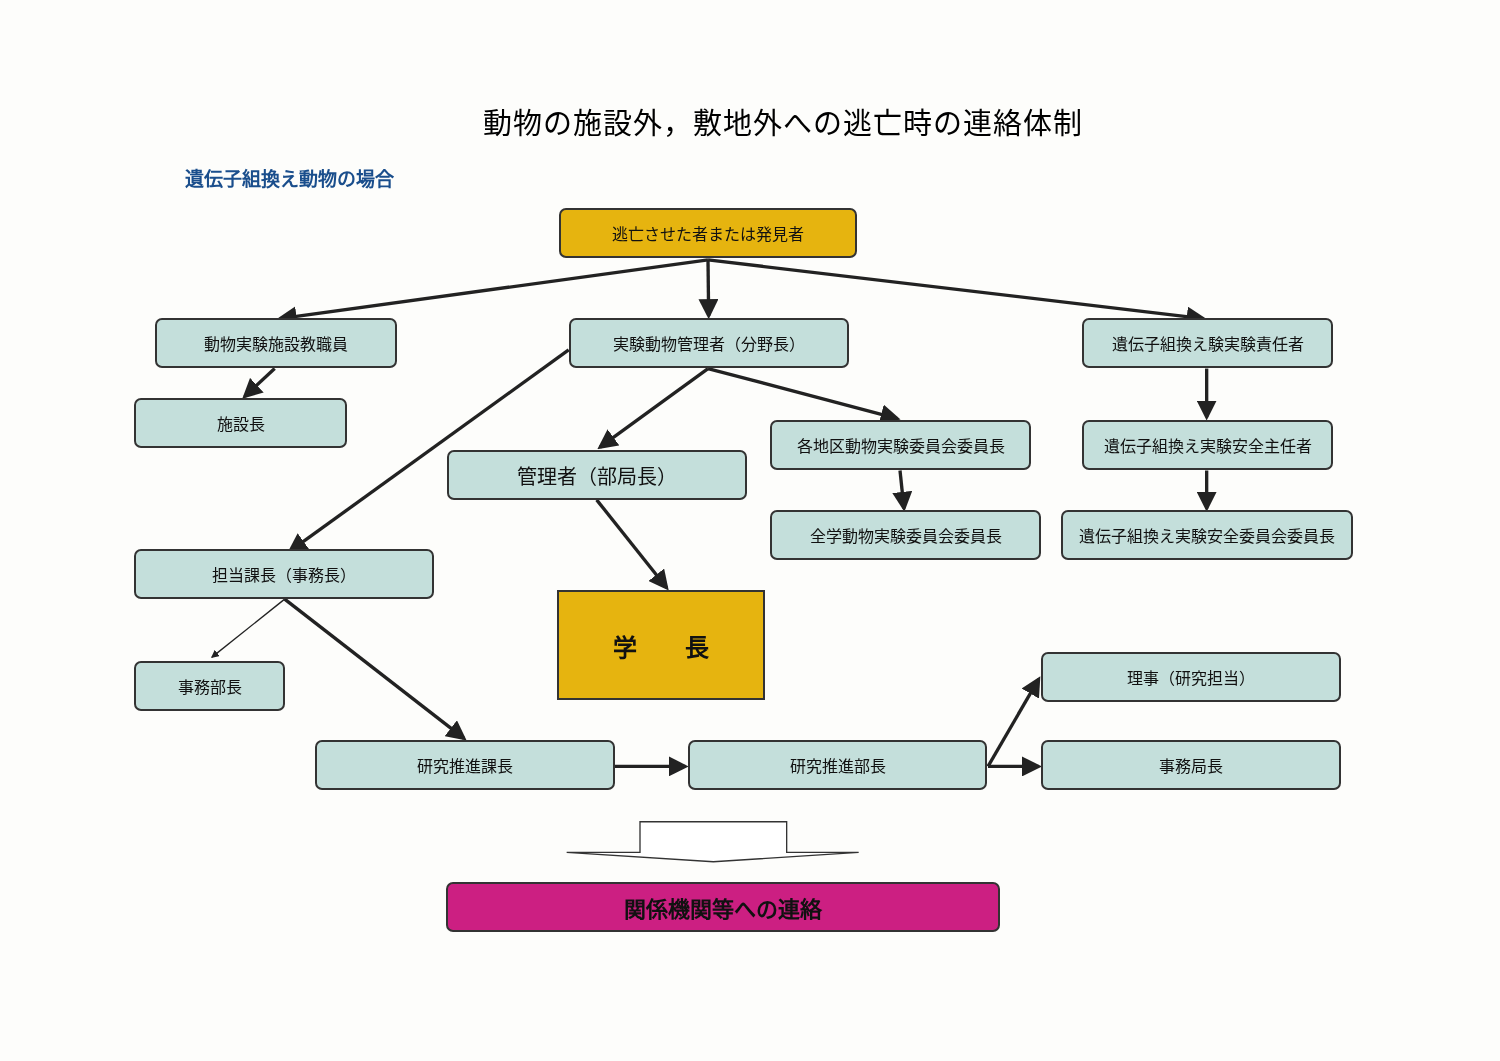動物の施設外，敷地外への逃亡時の連絡体制
遺伝子組換え動物の場合
逃亡させた者または発見者
動物実験施設教職員 実験動物管理者（分野長） 遺伝子組換え験実験責任者
施設長
管理者（部局長）
各地区動物実験委員会委員長 遺伝子組換え実験安全主任者
担当課長（事務長）
事務部長
学　　長
全学動物実験委員会委員長 遺伝子組換え実験安全委員会委員長
理事（研究担当）
研究推進課長 研究推進部長 事務局長
関係機関等への連絡